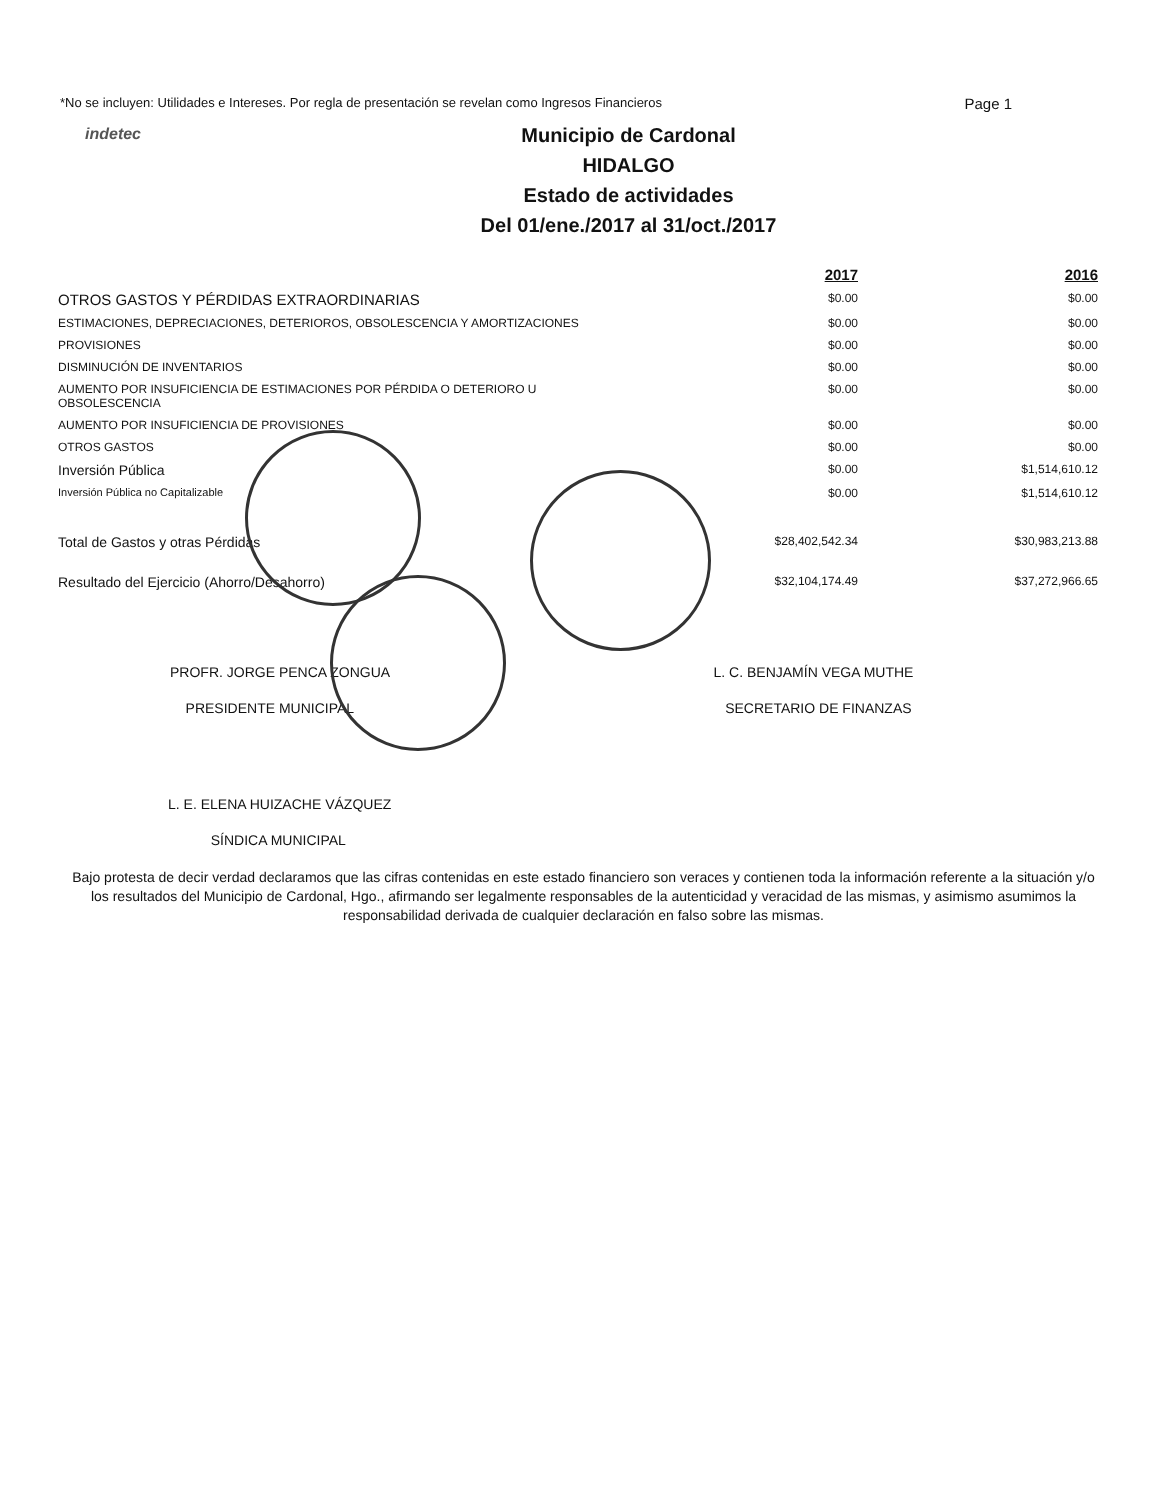*No se incluyen: Utilidades e Intereses. Por regla de presentación se revelan como Ingresos Financieros Page 1
indetec
Municipio de Cardonal
HIDALGO
Estado de actividades
Del 01/ene./2017 al 31/oct./2017
| | 2017 | 2016 |
| --- | --- | --- |
| OTROS GASTOS Y PÉRDIDAS EXTRAORDINARIAS | $0.00 | $0.00 |
| ESTIMACIONES, DEPRECIACIONES, DETERIOROS, OBSOLESCENCIA Y AMORTIZACIONES | $0.00 | $0.00 |
| PROVISIONES | $0.00 | $0.00 |
| DISMINUCIÓN DE INVENTARIOS | $0.00 | $0.00 |
| AUMENTO POR INSUFICIENCIA DE ESTIMACIONES POR PÉRDIDA O DETERIORO U OBSOLESCENCIA | $0.00 | $0.00 |
| AUMENTO POR INSUFICIENCIA DE PROVISIONES | $0.00 | $0.00 |
| OTROS GASTOS | $0.00 | $0.00 |
| Inversión Pública | $0.00 | $1,514,610.12 |
| Inversión Pública no Capitalizable | $0.00 | $1,514,610.12 |
| Total de Gastos y otras Pérdidas | $28,402,542.34 | $30,983,213.88 |
| Resultado del Ejercicio (Ahorro/Desahorro) | $32,104,174.49 | $37,272,966.65 |
PROFR. JORGE PENCA ZONGUA
PRESIDENTE MUNICIPAL
L. C. BENJAMÍN VEGA MUTHE
SECRETARIO DE FINANZAS
L. E. ELENA HUIZACHE VÁZQUEZ
SÍNDICA MUNICIPAL
Bajo protesta de decir verdad declaramos que las cifras contenidas en este estado financiero son veraces y contienen toda la información referente a la situación y/o los resultados del Municipio de Cardonal, Hgo., afirmando ser legalmente responsables de la autenticidad y veracidad de las mismas, y asimismo asumimos la responsabilidad derivada de cualquier declaración en falso sobre las mismas.